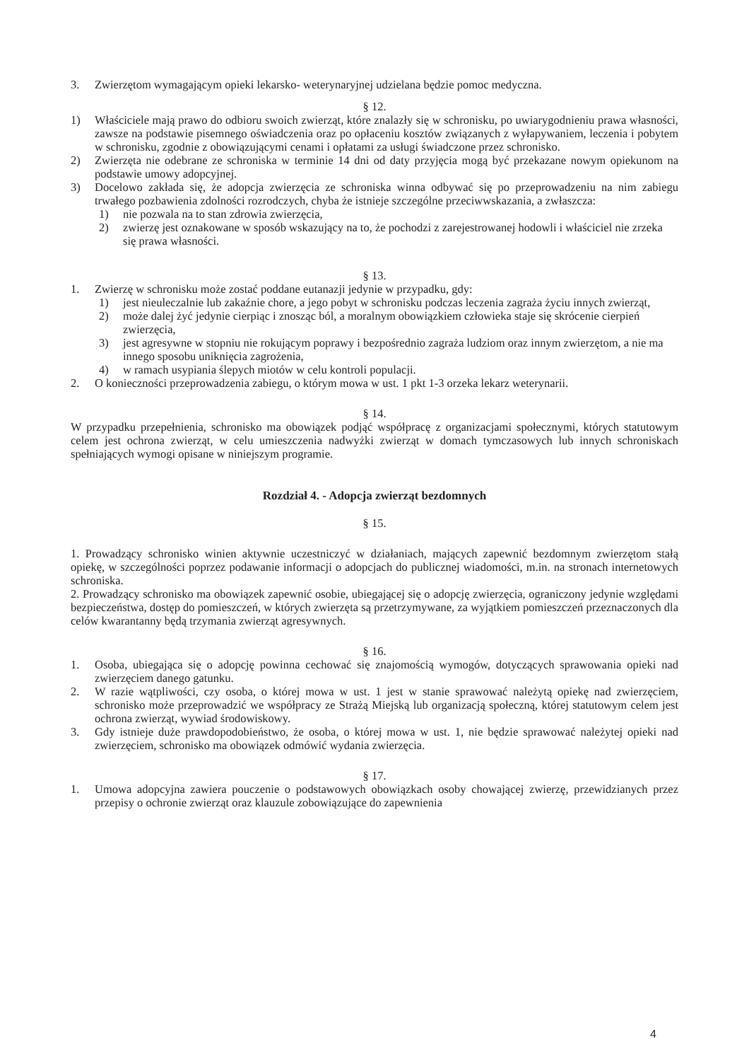3. Zwierzętom wymagającym opieki lekarsko- weterynaryjnej udzielana będzie pomoc medyczna.
§ 12.
1) Właściciele mają prawo do odbioru swoich zwierząt, które znalazły się w schronisku, po uwiarygodnieniu prawa własności, zawsze na podstawie pisemnego oświadczenia oraz po opłaceniu kosztów związanych z wyłapywaniem, leczenia i pobytem w schronisku, zgodnie z obowiązującymi cenami i opłatami za usługi świadczone przez schronisko.
2) Zwierzęta nie odebrane ze schroniska w terminie 14 dni od daty przyjęcia mogą być przekazane nowym opiekunom na podstawie umowy adopcyjnej.
3) Docelowo zakłada się, że adopcja zwierzęcia ze schroniska winna odbywać się po przeprowadzeniu na nim zabiegu trwałego pozbawienia zdolności rozrodczych, chyba że istnieje szczególne przeciwwskazania, a zwłaszcza:
1) nie pozwala na to stan zdrowia zwierzęcia,
2) zwierzę jest oznakowane w sposób wskazujący na to, że pochodzi z zarejestrowanej hodowli i właściciel nie zrzeka się prawa własności.
§ 13.
1. Zwierzę w schronisku może zostać poddane eutanazji jedynie w przypadku, gdy:
1) jest nieuleczalnie lub zakaźnie chore, a jego pobyt w schronisku podczas leczenia zagraża życiu innych zwierząt,
2) może dalej żyć jedynie cierpiąc i znosząc ból, a moralnym obowiązkiem człowieka staje się skrócenie cierpień zwierzęcia,
3) jest agresywne w stopniu nie rokującym poprawy i bezpośrednio zagraża ludziom oraz innym zwierzętom, a nie ma innego sposobu uniknięcia zagrożenia,
4) w ramach usypiania ślepych miotów w celu kontroli populacji.
2. O konieczności przeprowadzenia zabiegu, o którym mowa w ust. 1 pkt 1-3 orzeka lekarz weterynarii.
§ 14.
W przypadku przepełnienia, schronisko ma obowiązek podjąć współpracę z organizacjami społecznymi, których statutowym celem jest ochrona zwierząt, w celu umieszczenia nadwyżki zwierząt w domach tymczasowych lub innych schroniskach spełniających wymogi opisane w niniejszym programie.
Rozdział 4. - Adopcja zwierząt bezdomnych
§ 15.
1. Prowadzący schronisko winien aktywnie uczestniczyć w działaniach, mających zapewnić bezdomnym zwierzętom stałą opiekę, w szczególności poprzez podawanie informacji o adopcjach do publicznej wiadomości, m.in. na stronach internetowych schroniska.
2. Prowadzący schronisko ma obowiązek zapewnić osobie, ubiegającej się o adopcję zwierzęcia, ograniczony jedynie względami bezpieczeństwa, dostęp do pomieszczeń, w których zwierzęta są przetrzymywane, za wyjątkiem pomieszczeń przeznaczonych dla celów kwarantanny będą trzymania zwierząt agresywnych.
§ 16.
1. Osoba, ubiegająca się o adopcję powinna cechować się znajomością wymogów, dotyczących sprawowania opieki nad zwierzęciem danego gatunku.
2. W razie wątpliwości, czy osoba, o której mowa w ust. 1 jest w stanie sprawować należytą opiekę nad zwierzęciem, schronisko może przeprowadzić we współpracy ze Strażą Miejską lub organizacją społeczną, której statutowym celem jest ochrona zwierząt, wywiad środowiskowy.
3. Gdy istnieje duże prawdopodobieństwo, że osoba, o której mowa w ust. 1, nie będzie sprawować należytej opieki nad zwierzęciem, schronisko ma obowiązek odmówić wydania zwierzęcia.
§ 17.
1. Umowa adopcyjna zawiera pouczenie o podstawowych obowiązkach osoby chowającej zwierzę, przewidzianych przez przepisy o ochronie zwierząt oraz klauzule zobowiązujące do zapewnienia
4